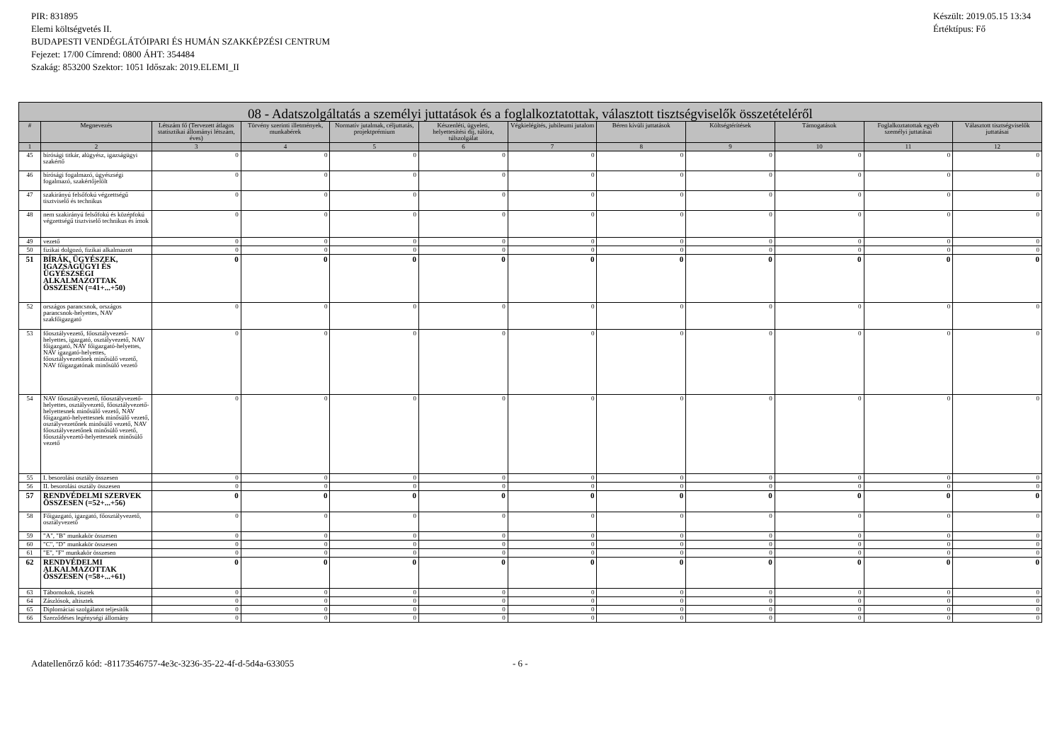PIR: 831895
Elemi költségvetés II.
BUDAPESTI VENDÉGLÁTÓIPARI ÉS HUMÁN SZAKKÉPZÉSI CENTRUM
Fejezet: 17/00 Címrend: 0800 ÁHT: 354484
Szakág: 853200 Szektor: 1051 Időszak: 2019.ELEMI_II
Készült: 2019.05.15 13:34
Értéktípus: Fő
| 08 - Adatszolgáltatás a személyi juttatások és a foglalkoztatottak, választott tisztségviselők összetételéről | | | | | | | | | | | |
| --- | --- | --- | --- | --- | --- | --- | --- | --- | --- | --- | --- |
| # | Megnevezés | Létszám fő (Tervezett átlagos statisztikai állományi létszám, éves) | Törvény szerinti illetmények, munkabérek | Normatív jutalmak, céljuttatás, projektprémium | Készenléti, ügyeleti, helyettesítési díj, túlóra, túlszolgálat | Végkielégítés, jubileumi jutalom | Béren kívüli juttatások | Költségtérítések | Támogatások | Foglalkoztatottak egyéb személyi juttatásai | Választott tisztségviselők juttatásai |
| 1 | 2 | 3 | 4 | 5 | 6 | 7 | 8 | 9 | 10 | 11 | 12 |
| 45 | bírósági titkár, alügyész, igazságügyi szakértő | 0 | 0 | 0 | 0 | 0 | 0 | 0 | 0 | 0 | 0 |
| 46 | bírósági fogalmazó, ügyészségi fogalmazó, szakértőjelölt | 0 | 0 | 0 | 0 | 0 | 0 | 0 | 0 | 0 | 0 |
| 47 | szakirányú felsőfokú végzettségű tisztviselő és technikus | 0 | 0 | 0 | 0 | 0 | 0 | 0 | 0 | 0 | 0 |
| 48 | nem szakirányú felsőfokú és középfokú végzettségű tisztviselő technikus és írnok | 0 | 0 | 0 | 0 | 0 | 0 | 0 | 0 | 0 | 0 |
| 49 | vezető | 0 | 0 | 0 | 0 | 0 | 0 | 0 | 0 | 0 | 0 |
| 50 | fizikai dolgozó, fizikai alkalmazott | 0 | 0 | 0 | 0 | 0 | 0 | 0 | 0 | 0 | 0 |
| 51 | BÍRÁK, ÜGYÉSZEK, IGAZSÁGÜGYI ÉS ÜGYÉSZSÉGI ALKALMAZOTTAK ÖSSZESEN (=41+...+50) | 0 | 0 | 0 | 0 | 0 | 0 | 0 | 0 | 0 | 0 |
| 52 | országos parancsnok, országos parancsnok-helyettes, NAV szakfőigazgató | 0 | 0 | 0 | 0 | 0 | 0 | 0 | 0 | 0 | 0 |
| 53 | főosztályvezető, főosztályvezető-helyettes, igazgató, osztályvezető, NAV főigazgató, NAV főigazgató-helyettes, NAV igazgató-helyettes, főosztályvezetőnek minősülő vezető, NAV főigazgatónak minősülő vezető | 0 | 0 | 0 | 0 | 0 | 0 | 0 | 0 | 0 | 0 |
| 54 | NAV főosztályvezető, főosztályvezető-helyettes, osztályvezető, főosztályvezető-helyettesnek minősülő vezető, NAV főigazgató-helyettesnek minősülő vezető, osztályvezetőnek minősülő vezető, NAV főosztályvezetőnek minősülő vezető, főosztályvezető-helyettesnek minősülő vezető | 0 | 0 | 0 | 0 | 0 | 0 | 0 | 0 | 0 | 0 |
| 55 | I. besorolási osztály összesen | 0 | 0 | 0 | 0 | 0 | 0 | 0 | 0 | 0 | 0 |
| 56 | II. besorolási osztály összesen | 0 | 0 | 0 | 0 | 0 | 0 | 0 | 0 | 0 | 0 |
| 57 | RENDVÉDELMI SZERVEK ÖSSZESEN (=52+...+56) | 0 | 0 | 0 | 0 | 0 | 0 | 0 | 0 | 0 | 0 |
| 58 | Főigazgató, igazgató, főosztályvezető, osztályvezető | 0 | 0 | 0 | 0 | 0 | 0 | 0 | 0 | 0 | 0 |
| 59 | "A", "B" munkakör összesen | 0 | 0 | 0 | 0 | 0 | 0 | 0 | 0 | 0 | 0 |
| 60 | "C", "D" munkakör összesen | 0 | 0 | 0 | 0 | 0 | 0 | 0 | 0 | 0 | 0 |
| 61 | "E", "F" munkakör összesen | 0 | 0 | 0 | 0 | 0 | 0 | 0 | 0 | 0 | 0 |
| 62 | RENDVÉDELMI ALKALMAZOTTAK ÖSSZESEN (=58+...+61) | 0 | 0 | 0 | 0 | 0 | 0 | 0 | 0 | 0 | 0 |
| 63 | Tábornokok, tisztek | 0 | 0 | 0 | 0 | 0 | 0 | 0 | 0 | 0 | 0 |
| 64 | Zászlósok, altisztek | 0 | 0 | 0 | 0 | 0 | 0 | 0 | 0 | 0 | 0 |
| 65 | Diplomáciai szolgálatot teljesítők | 0 | 0 | 0 | 0 | 0 | 0 | 0 | 0 | 0 | 0 |
| 66 | Szerződéses legénységi állomány | 0 | 0 | 0 | 0 | 0 | 0 | 0 | 0 | 0 | 0 |
Adatellenőrző kód: -81173546757-4e3c-3236-35-22-4f-d-5d4a-633055 - 6 -